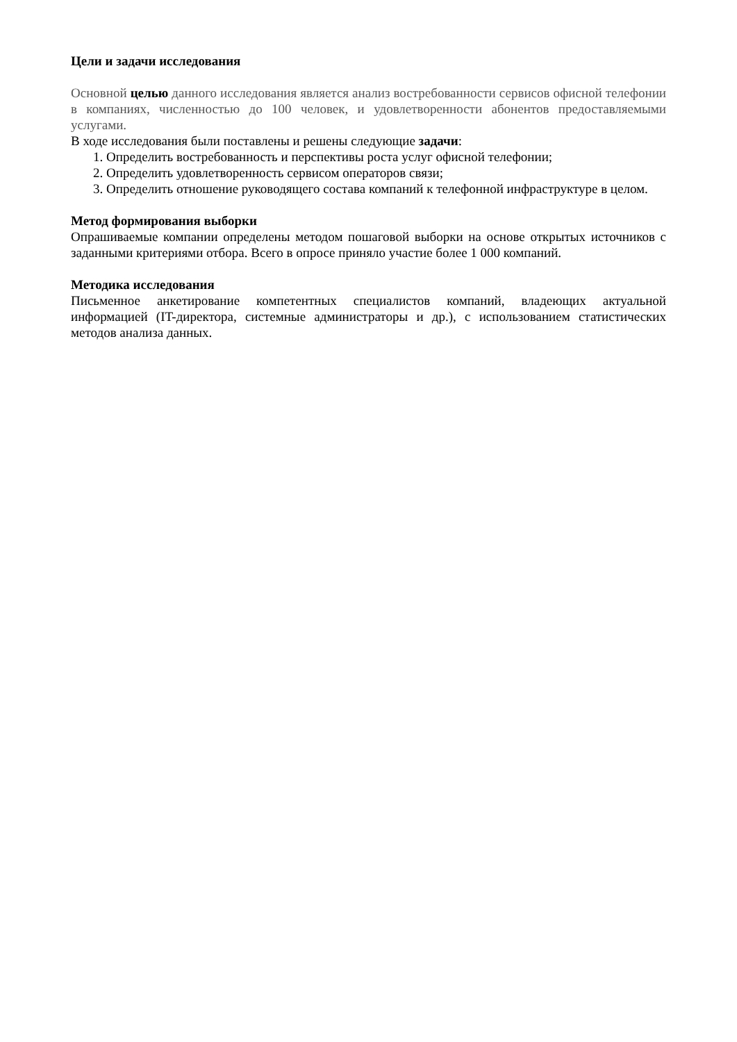Цели и задачи исследования
Основной целью данного исследования является анализ востребованности сервисов офисной телефонии в компаниях, численностью до 100 человек, и удовлетворенности абонентов предоставляемыми услугами.
В ходе исследования были поставлены и решены следующие задачи:
1. Определить востребованность и перспективы роста услуг офисной телефонии;
2. Определить удовлетворенность сервисом операторов связи;
3. Определить отношение руководящего состава компаний к телефонной инфраструктуре в целом.
Метод формирования выборки
Опрашиваемые компании определены методом пошаговой выборки на основе открытых источников с заданными критериями отбора. Всего в опросе приняло участие более 1 000 компаний.
Методика исследования
Письменное анкетирование компетентных специалистов компаний, владеющих актуальной информацией (IT-директора, системные администраторы и др.), с использованием статистических методов анализа данных.